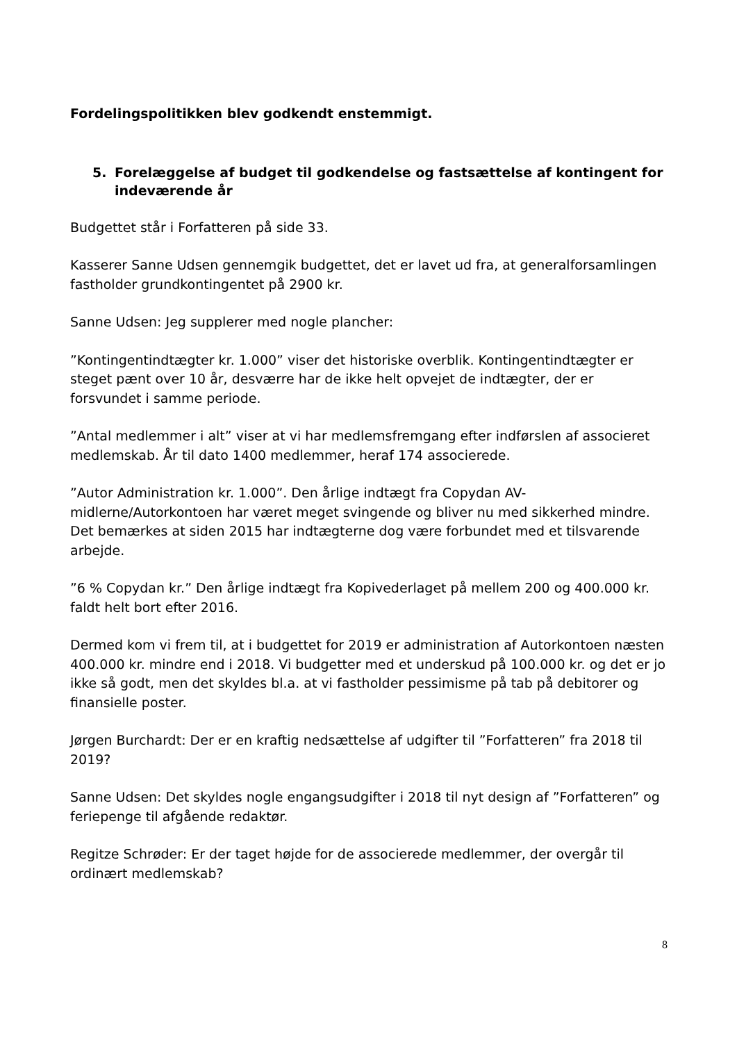Fordelingspolitikken blev godkendt enstemmigt.
5. Forelæggelse af budget til godkendelse og fastsættelse af kontingent for indeværende år
Budgettet står i Forfatteren på side 33.
Kasserer Sanne Udsen gennemgik budgettet, det er lavet ud fra, at generalforsamlingen fastholder grundkontingentet på 2900 kr.
Sanne Udsen: Jeg supplerer med nogle plancher:
”Kontingentindtægter kr. 1.000” viser det historiske overblik. Kontingentindtægter er steget pænt over 10 år, desværre har de ikke helt opvejet de indtægter, der er forsvundet i samme periode.
”Antal medlemmer i alt” viser at vi har medlemsfremgang efter indførslen af associeret medlemskab. År til dato 1400 medlemmer, heraf 174 associerede.
”Autor Administration kr. 1.000”. Den årlige indtægt fra Copydan AV-midlerne/Autorkontoen har været meget svingende og bliver nu med sikkerhed mindre. Det bemærkes at siden 2015 har indtægterne dog være forbundet med et tilsvarende arbejde.
”6 % Copydan kr.” Den årlige indtægt fra Kopivederlaget på mellem 200 og 400.000 kr. faldt helt bort efter 2016.
Dermed kom vi frem til, at i budgettet for 2019 er administration af Autorkontoen næsten 400.000 kr. mindre end i 2018. Vi budgetter med et underskud på 100.000 kr. og det er jo ikke så godt, men det skyldes bl.a. at vi fastholder pessimisme på tab på debitorer og finansielle poster.
Jørgen Burchardt: Der er en kraftig nedsættelse af udgifter til ”Forfatteren” fra 2018 til 2019?
Sanne Udsen: Det skyldes nogle engangsudgifter i 2018 til nyt design af ”Forfatteren” og feriepenge til afgående redaktør.
Regitze Schrøder: Er der taget højde for de associerede medlemmer, der overgår til ordinært medlemskab?
8